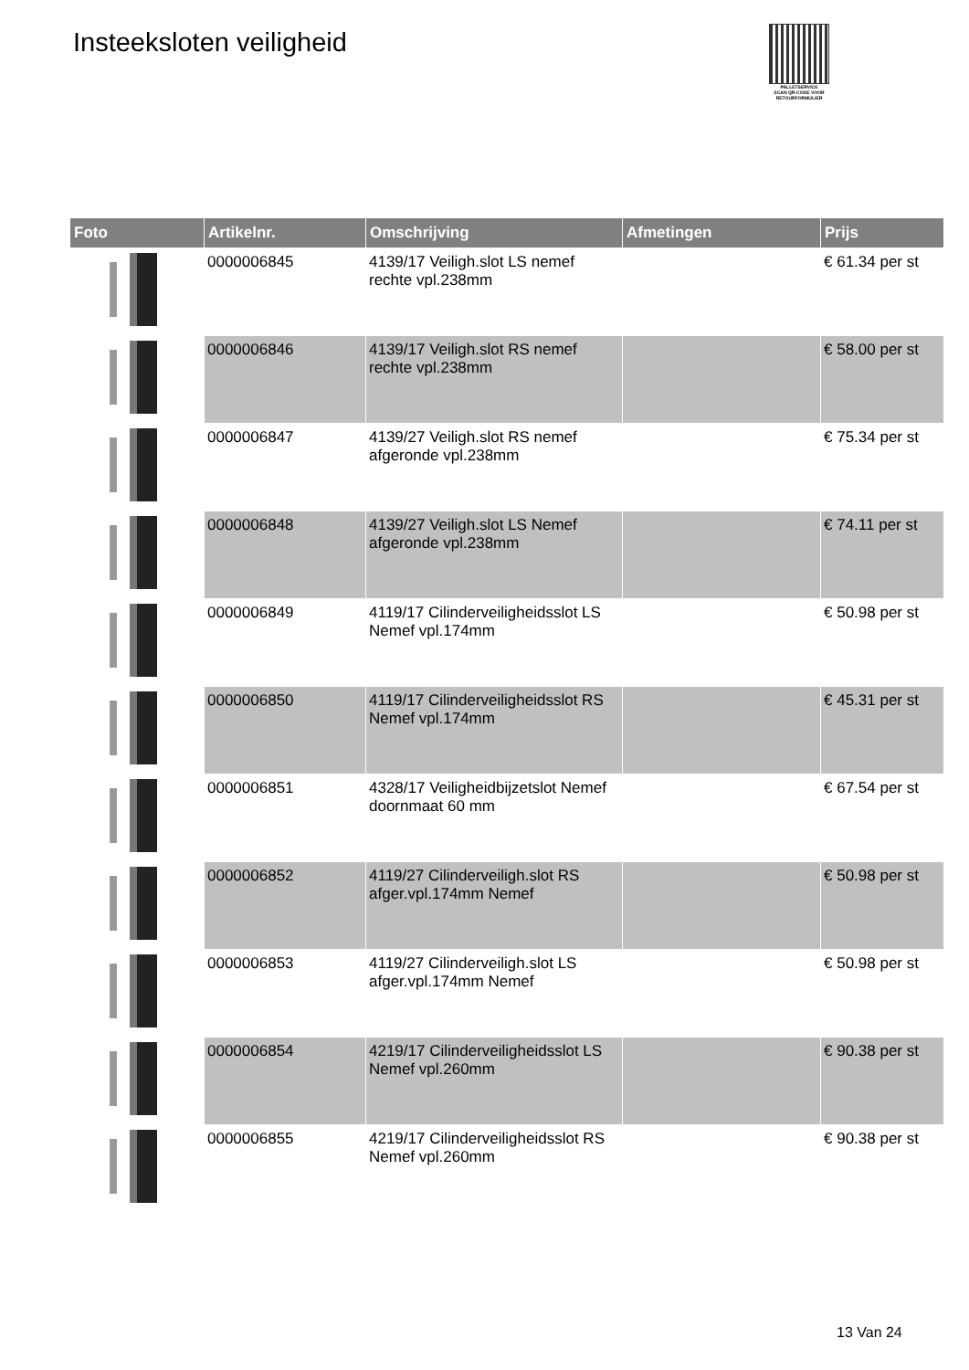Insteeksloten veiligheid
PALLETSERVICE
SCAN QR-CODE VOOR RETOURFORMULIER
| Foto | Artikelnr. | Omschrijving | Afmetingen | Prijs |
| --- | --- | --- | --- | --- |
| | 0000006845 | 4139/17 Veiligh.slot LS nemef rechte vpl.238mm | | € 61.34 per st |
| | 0000006846 | 4139/17 Veiligh.slot RS nemef rechte vpl.238mm | | € 58.00 per st |
| | 0000006847 | 4139/27 Veiligh.slot RS nemef afgeronde vpl.238mm | | € 75.34 per st |
| | 0000006848 | 4139/27 Veiligh.slot LS Nemef afgeronde vpl.238mm | | € 74.11 per st |
| | 0000006849 | 4119/17 Cilinderveiligheidsslot LS Nemef vpl.174mm | | € 50.98 per st |
| | 0000006850 | 4119/17 Cilinderveiligheidsslot RS Nemef vpl.174mm | | € 45.31 per st |
| | 0000006851 | 4328/17 Veiligheidbijzetslot Nemef doornmaat 60 mm | | € 67.54 per st |
| | 0000006852 | 4119/27 Cilinderveiligh.slot RS afger.vpl.174mm Nemef | | € 50.98 per st |
| | 0000006853 | 4119/27 Cilinderveiligh.slot LS afger.vpl.174mm Nemef | | € 50.98 per st |
| | 0000006854 | 4219/17 Cilinderveiligheidsslot LS Nemef vpl.260mm | | € 90.38 per st |
| | 0000006855 | 4219/17 Cilinderveiligheidsslot RS Nemef vpl.260mm | | € 90.38 per st |
13 Van 24